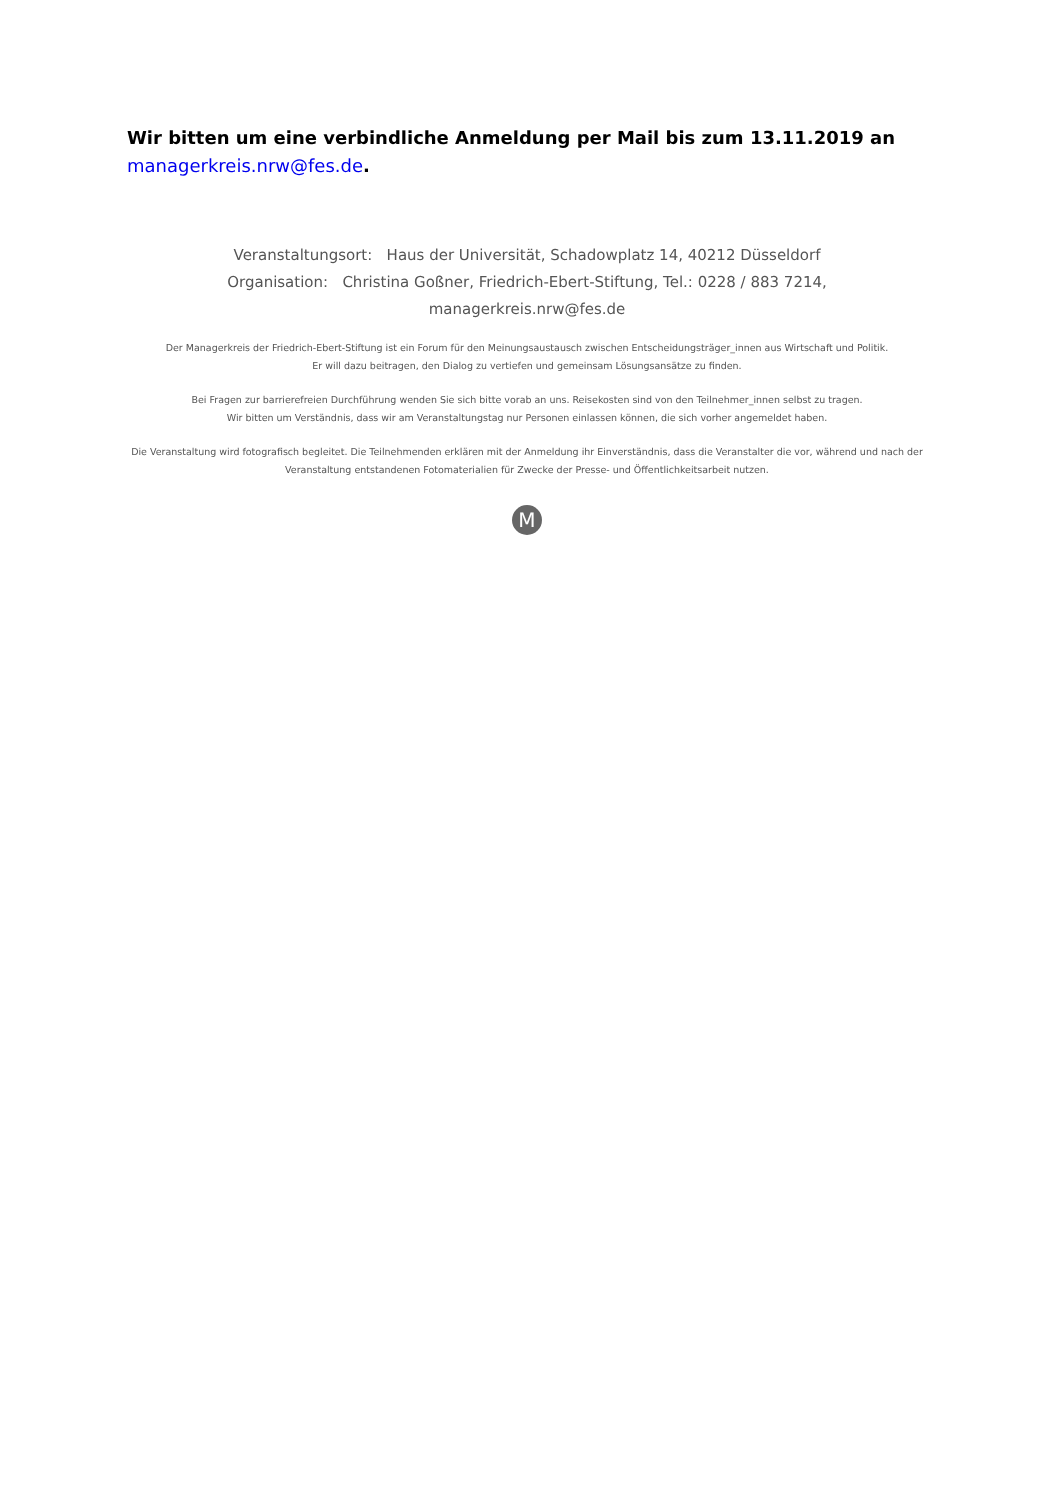Wir bitten um eine verbindliche Anmeldung per Mail bis zum 13.11.2019 an
managerkreis.nrw@fes.de.
Veranstaltungsort: Haus der Universität, Schadowplatz 14, 40212 Düsseldorf
Organisation: Christina Goßner, Friedrich-Ebert-Stiftung, Tel.: 0228 / 883 7214, managerkreis.nrw@fes.de
Der Managerkreis der Friedrich-Ebert-Stiftung ist ein Forum für den Meinungsaustausch zwischen Entscheidungsträger_innen aus Wirtschaft und Politik.
Er will dazu beitragen, den Dialog zu vertiefen und gemeinsam Lösungsansätze zu finden.
Bei Fragen zur barrierefreien Durchführung wenden Sie sich bitte vorab an uns. Reisekosten sind von den Teilnehmer_innen selbst zu tragen.
Wir bitten um Verständnis, dass wir am Veranstaltungstag nur Personen einlassen können, die sich vorher angemeldet haben.
Die Veranstaltung wird fotografisch begleitet. Die Teilnehmenden erklären mit der Anmeldung ihr Einverständnis, dass die Veranstalter die vor, während und nach der Veranstaltung entstandenen Fotomaterialien für Zwecke der Presse- und Öffentlichkeitsarbeit nutzen.
M